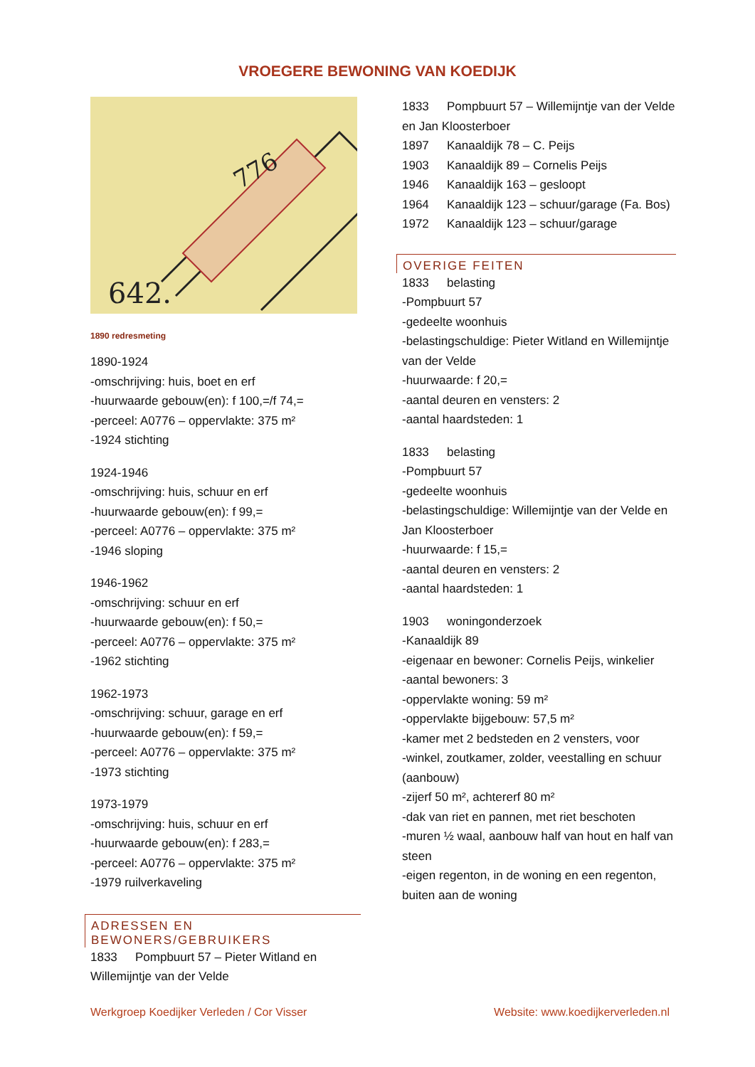VROEGERE BEWONING VAN KOEDIJK
642.
776
1890 redresmeting
1890-1924
-omschrijving: huis, boet en erf
-huurwaarde gebouw(en): f 100,=/f 74,=
-perceel: A0776 – oppervlakte: 375 m²
-1924 stichting
1924-1946
-omschrijving: huis, schuur en erf
-huurwaarde gebouw(en): f 99,=
-perceel: A0776 – oppervlakte: 375 m²
-1946 sloping
1946-1962
-omschrijving: schuur en erf
-huurwaarde gebouw(en): f 50,=
-perceel: A0776 – oppervlakte: 375 m²
-1962 stichting
1962-1973
-omschrijving: schuur, garage en erf
-huurwaarde gebouw(en): f 59,=
-perceel: A0776 – oppervlakte: 375 m²
-1973 stichting
1973-1979
-omschrijving: huis, schuur en erf
-huurwaarde gebouw(en): f 283,=
-perceel: A0776 – oppervlakte: 375 m²
-1979 ruilverkaveling
ADRESSEN EN BEWONERS/GEBRUIKERS
1833 Pompbuurt 57 – Pieter Witland en Willemijntje van der Velde
1833 Pompbuurt 57 – Willemijntje van der Velde en Jan Kloosterboer
1897 Kanaaldijk 78 – C. Peijs
1903 Kanaaldijk 89 – Cornelis Peijs
1946 Kanaaldijk 163 – gesloopt
1964 Kanaaldijk 123 – schuur/garage (Fa. Bos)
1972 Kanaaldijk 123 – schuur/garage
OVERIGE FEITEN
1833 belasting
-Pompbuurt 57
-gedeelte woonhuis
-belastingschuldige: Pieter Witland en Willemijntje van der Velde
-huurwaarde: f 20,=
-aantal deuren en vensters: 2
-aantal haardsteden: 1
1833 belasting
-Pompbuurt 57
-gedeelte woonhuis
-belastingschuldige: Willemijntje van der Velde en Jan Kloosterboer
-huurwaarde: f 15,=
-aantal deuren en vensters: 2
-aantal haardsteden: 1
1903 woningonderzoek
-Kanaaldijk 89
-eigenaar en bewoner: Cornelis Peijs, winkelier
-aantal bewoners: 3
-oppervlakte woning: 59 m²
-oppervlakte bijgebouw: 57,5 m²
-kamer met 2 bedsteden en 2 vensters, voor
-winkel, zoutkamer, zolder, veestalling en schuur (aanbouw)
-zijerf 50 m², achtererf 80 m²
-dak van riet en pannen, met riet beschoten
-muren ½ waal, aanbouw half van hout en half van steen
-eigen regenton, in de woning en een regenton, buiten aan de woning
Werkgroep Koedijker Verleden / Cor Visser Website: www.koedijkerverleden.nl